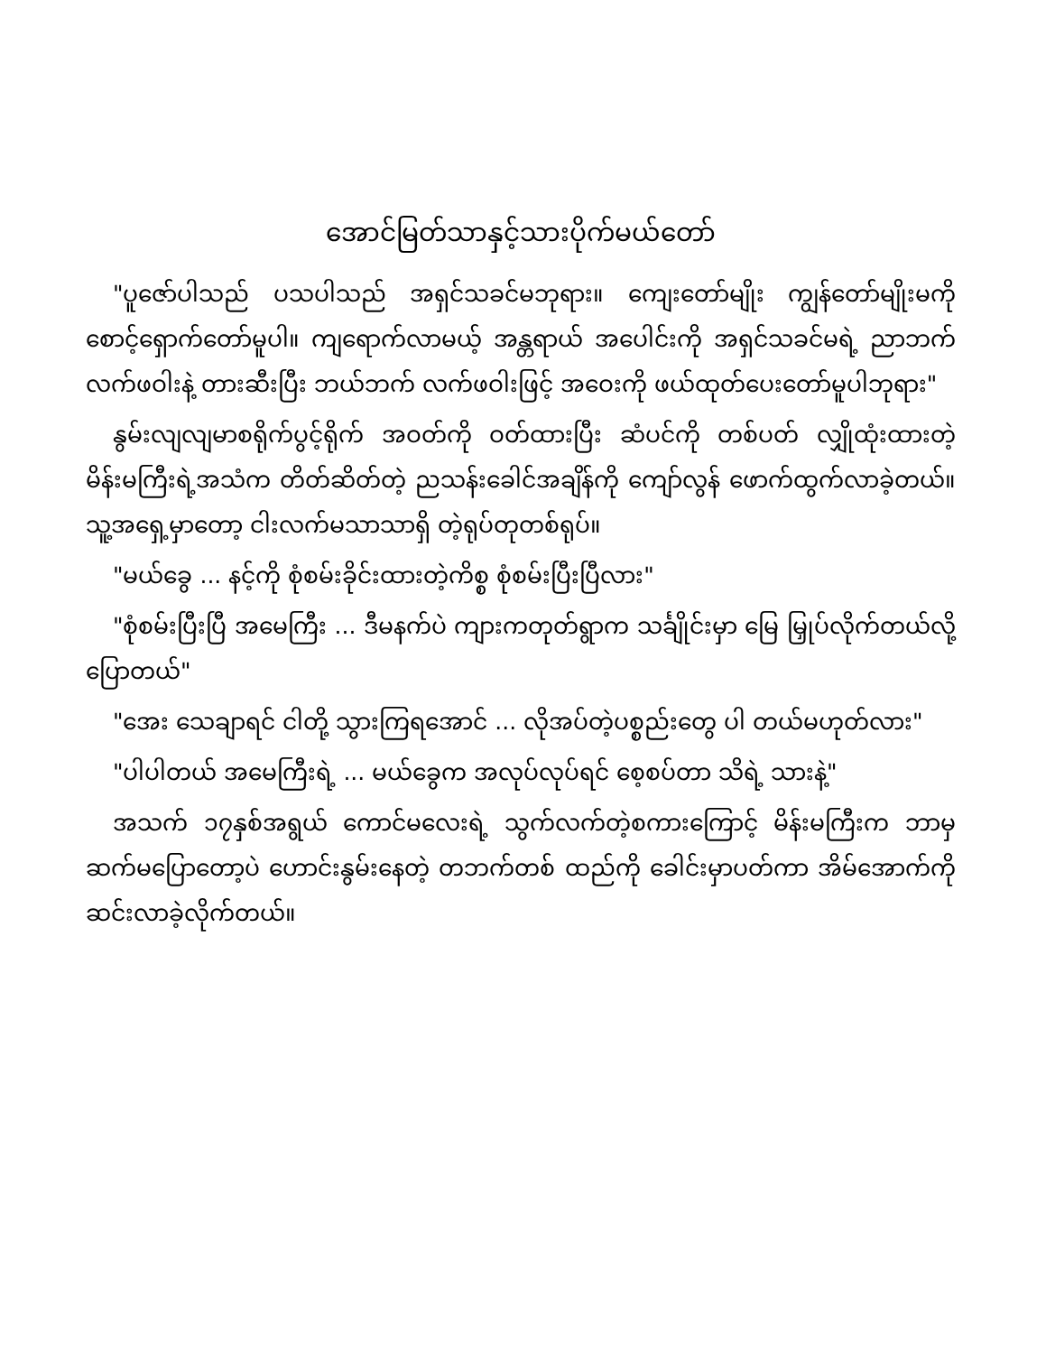အောင်မြတ်သာနှင့်သားပိုက်မယ်တော်
"ပူဇော်ပါသည် ပသပါသည် အရှင်သခင်မဘုရား။ ကျေးတော်မျိုး ကျွန်တော်မျိုးမကို စောင့်ရှောက်တော်မူပါ။ ကျရောက်လာမယ့် အန္တရာယ် အပေါင်းကို အရှင်သခင်မရဲ့ ညာဘက်လက်ဖဝါးနဲ့ တားဆီးပြီး ဘယ်ဘက် လက်ဖဝါးဖြင့် အဝေးကို ဖယ်ထုတ်ပေးတော်မူပါဘုရား"
နွမ်းလျလျမာစရိုက်ပွင့်ရိုက် အဝတ်ကို ဝတ်ထားပြီး ဆံပင်ကို တစ်ပတ် လျှိုထုံးထားတဲ့ မိန်းမကြီးရဲ့အသံက တိတ်ဆိတ်တဲ့ ညသန်းခေါင်အချိန်ကို ကျော်လွန် ဖောက်ထွက်လာခဲ့တယ်။ သူ့အရှေ့မှာတော့ ငါးလက်မသာသာရှိ တဲ့ရုပ်တုတစ်ရုပ်။
"မယ်ခွေ ... နင့်ကို စုံစမ်းခိုင်းထားတဲ့ကိစ္စ စုံစမ်းပြီးပြီလား"
"စုံစမ်းပြီးပြီ အမေကြီး ... ဒီမနက်ပဲ ကျားကတုတ်ရွာက သင်္ချိုင်းမှာ မြေ မြှုပ်လိုက်တယ်လို့ပြောတယ်"
"အေး သေချာရင် ငါတို့ သွားကြရအောင် ... လိုအပ်တဲ့ပစ္စည်းတွေ ပါ တယ်မဟုတ်လား"
"ပါပါတယ် အမေကြီးရဲ့ ... မယ်ခွေက အလုပ်လုပ်ရင် စေ့စပ်တာ သိရဲ့ သားနဲ့"
အသက် ၁၇နှစ်အရွယ် ကောင်မလေးရဲ့ သွက်လက်တဲ့စကားကြောင့် မိန်းမကြီးက ဘာမှဆက်မပြောတော့ပဲ ဟောင်းနွမ်းနေတဲ့ တဘက်တစ် ထည်ကို ခေါင်းမှာပတ်ကာ အိမ်အောက်ကို ဆင်းလာခဲ့လိုက်တယ်။